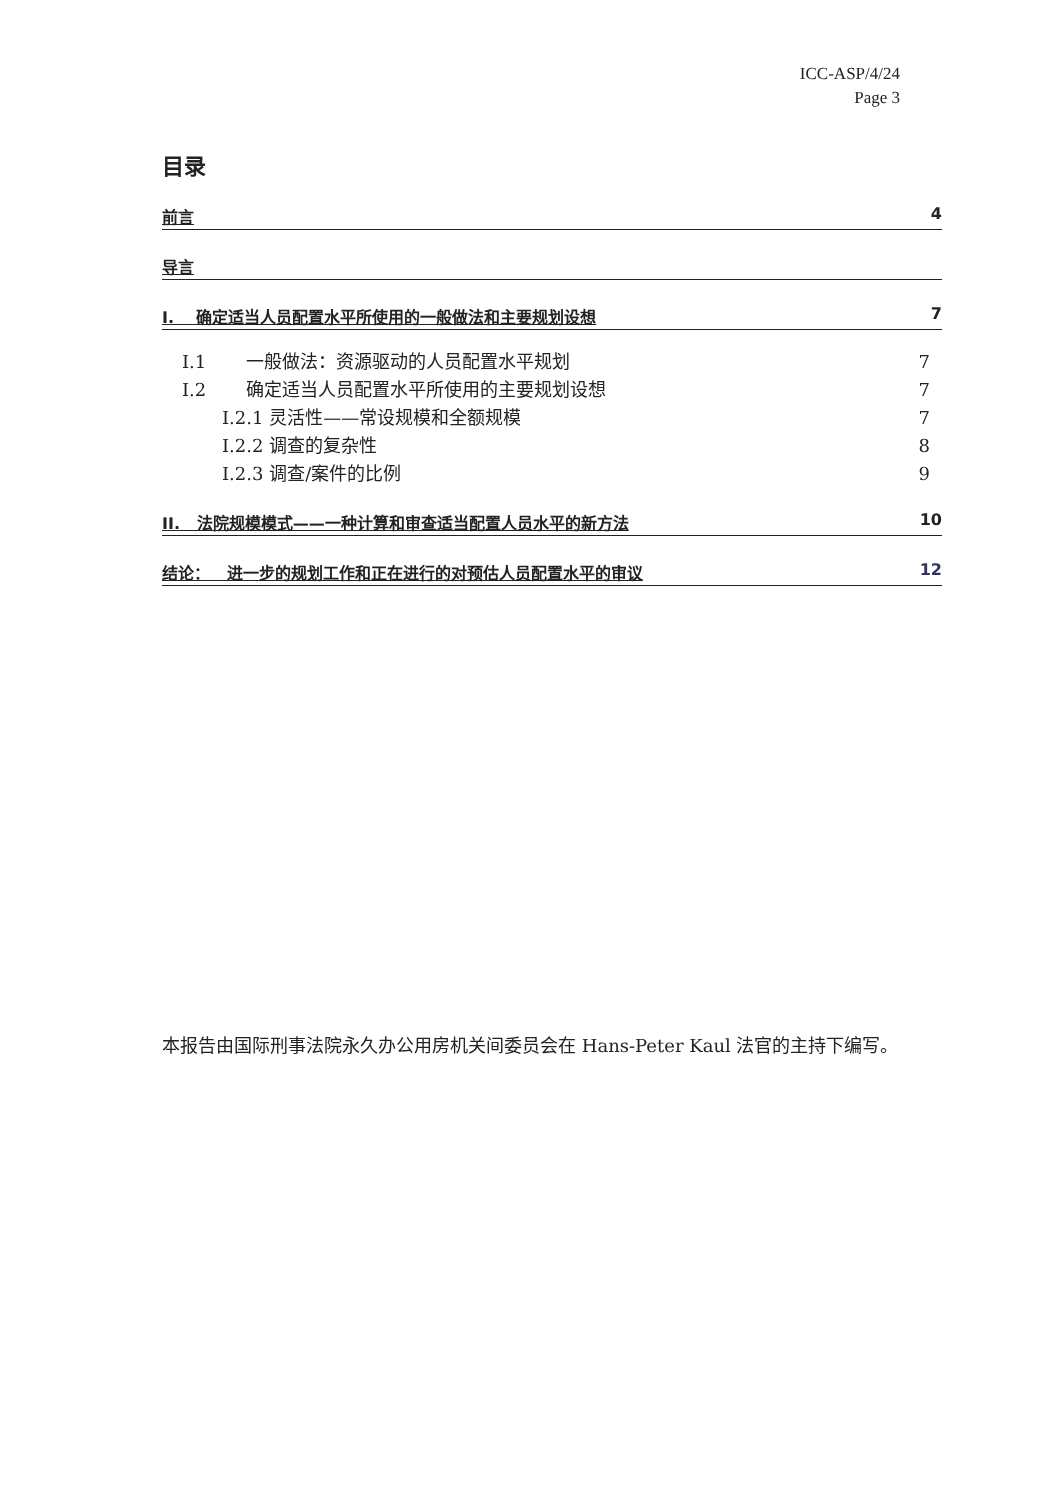ICC-ASP/4/24
Page 3
目录
前言 4
导言
I. 确定适当人员配置水平所使用的一般做法和主要规划设想 7
I.1 一般做法：资源驱动的人员配置水平规划 7
I.2 确定适当人员配置水平所使用的主要规划设想 7
I.2.1 灵活性——常设规模和全额规模 7
I.2.2 调查的复杂性 8
I.2.3 调查/案件的比例 9
II. 法院规模模式——一种计算和审查适当配置人员水平的新方法 10
结论： 进一步的规划工作和正在进行的对预估人员配置水平的审议 12
本报告由国际刑事法院永久办公用房机关间委员会在 Hans-Peter Kaul 法官的主持下编写。